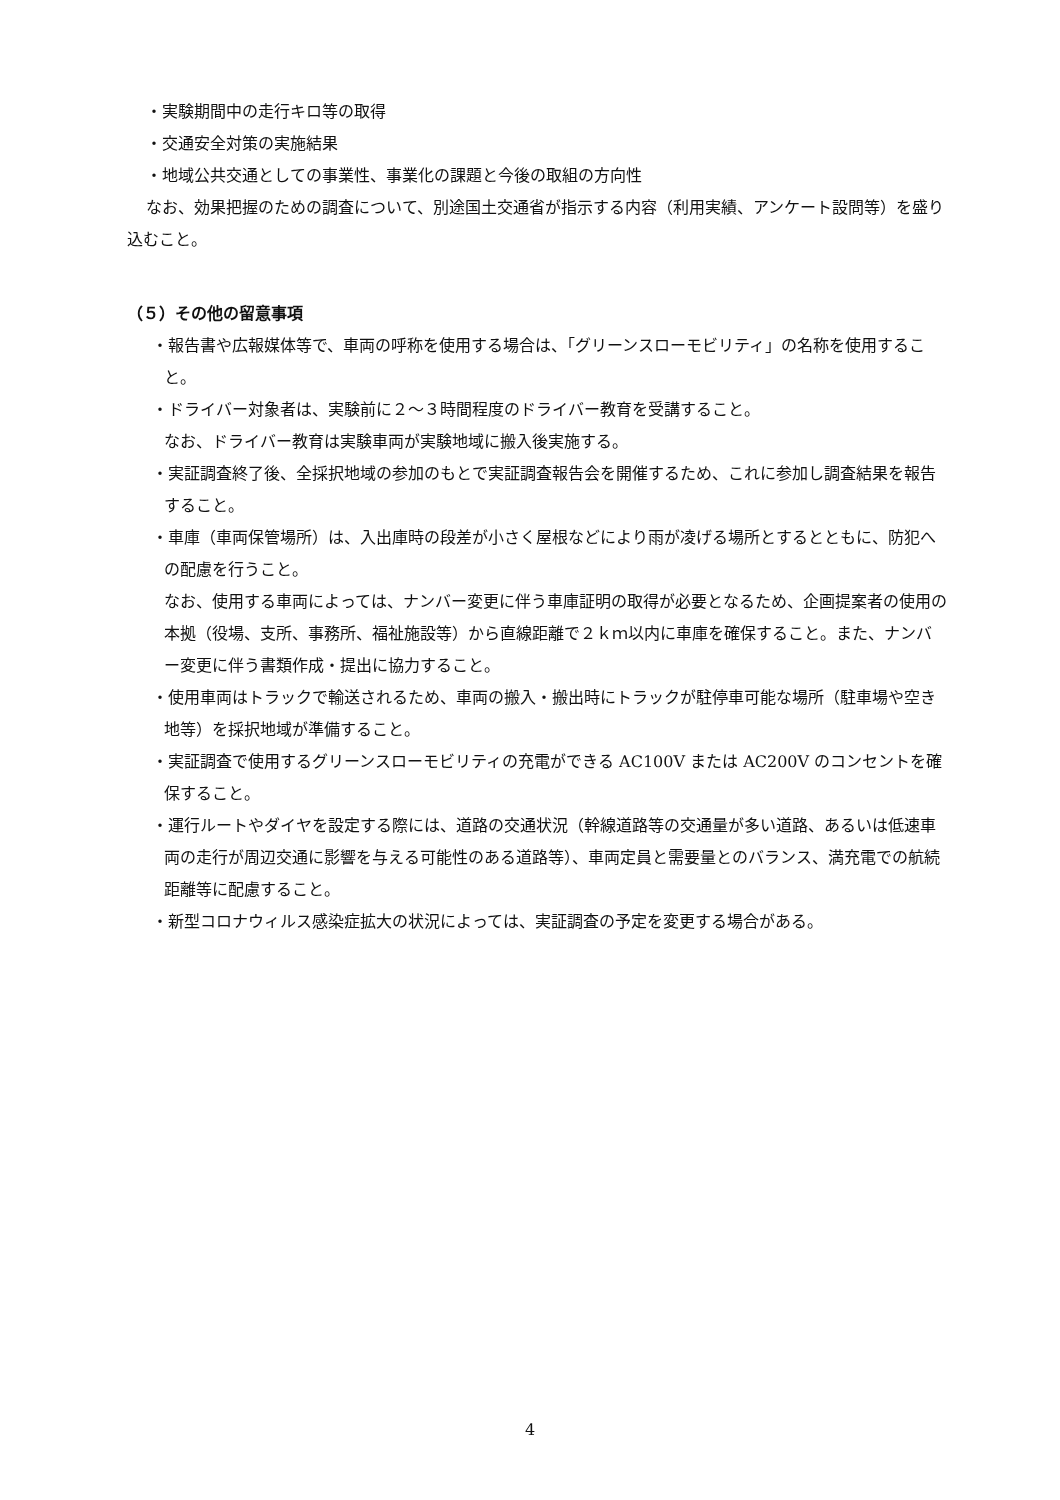・実験期間中の走行キロ等の取得
・交通安全対策の実施結果
・地域公共交通としての事業性、事業化の課題と今後の取組の方向性
なお、効果把握のための調査について、別途国土交通省が指示する内容（利用実績、アンケート設問等）を盛り込むこと。
（５）その他の留意事項
・報告書や広報媒体等で、車両の呼称を使用する場合は、「グリーンスローモビリティ」の名称を使用すること。
・ドライバー対象者は、実験前に２～３時間程度のドライバー教育を受講すること。
なお、ドライバー教育は実験車両が実験地域に搬入後実施する。
・実証調査終了後、全採択地域の参加のもとで実証調査報告会を開催するため、これに参加し調査結果を報告すること。
・車庫（車両保管場所）は、入出庫時の段差が小さく屋根などにより雨が凌げる場所とするとともに、防犯への配慮を行うこと。
なお、使用する車両によっては、ナンバー変更に伴う車庫証明の取得が必要となるため、企画提案者の使用の本拠（役場、支所、事務所、福祉施設等）から直線距離で２ｋｍ以内に車庫を確保すること。また、ナンバー変更に伴う書類作成・提出に協力すること。
・使用車両はトラックで輸送されるため、車両の搬入・搬出時にトラックが駐停車可能な場所（駐車場や空き地等）を採択地域が準備すること。
・実証調査で使用するグリーンスローモビリティの充電ができる AC100V または AC200V のコンセントを確保すること。
・運行ルートやダイヤを設定する際には、道路の交通状況（幹線道路等の交通量が多い道路、あるいは低速車両の走行が周辺交通に影響を与える可能性のある道路等）、車両定員と需要量とのバランス、満充電での航続距離等に配慮すること。
・新型コロナウィルス感染症拡大の状況によっては、実証調査の予定を変更する場合がある。
4